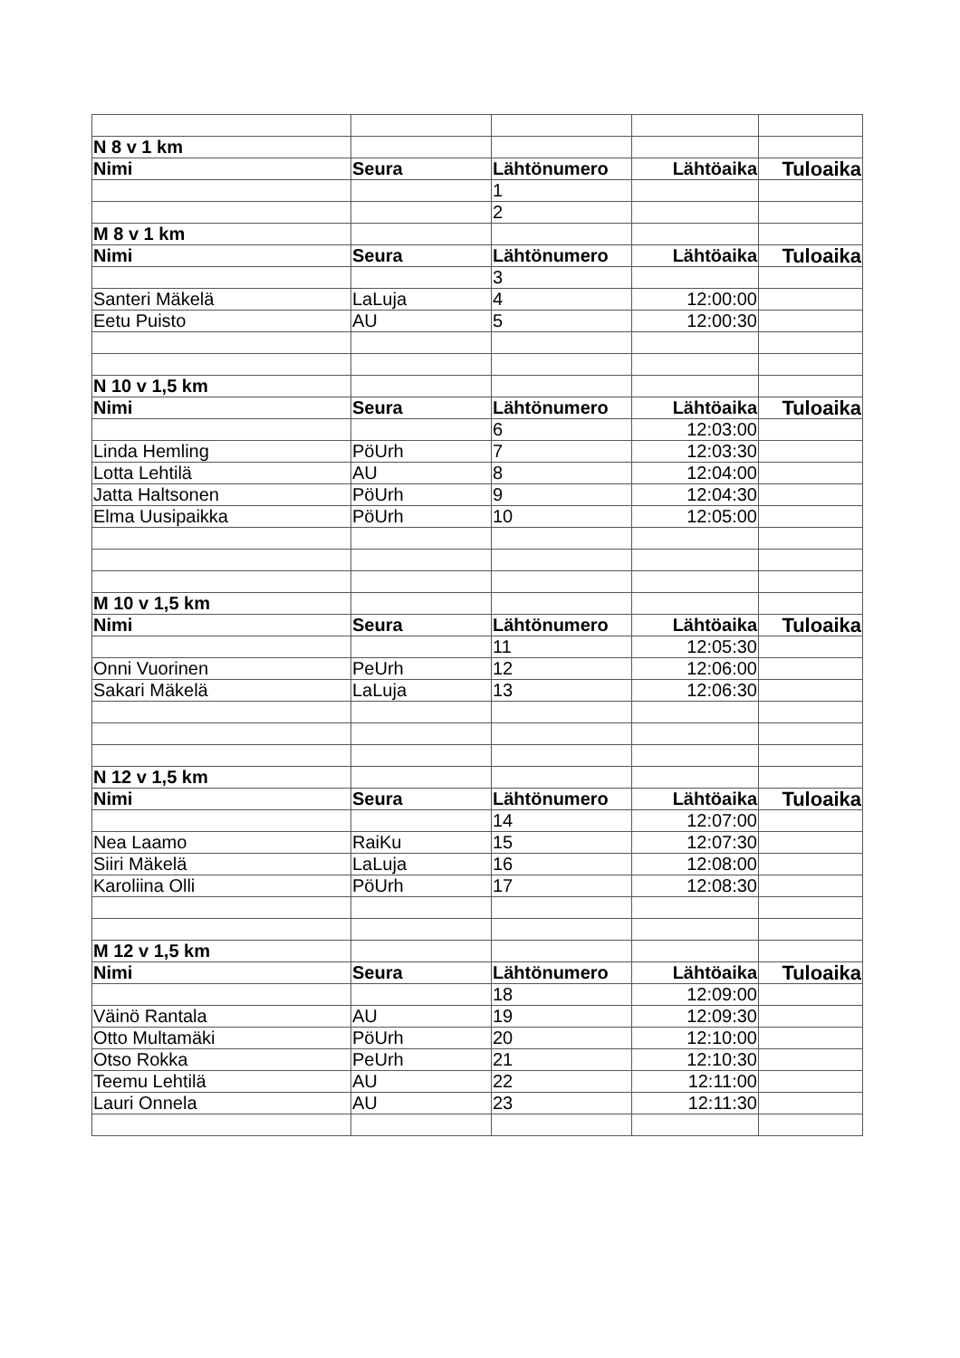| N 8 v 1 km | | | | |
| Nimi | Seura | Lähtönumero | Lähtöaika | Tuloaika |
| | | 1 | | |
| | | 2 | | |
| M 8 v 1 km | | | | |
| Nimi | Seura | Lähtönumero | Lähtöaika | Tuloaika |
| | | 3 | | |
| Santeri Mäkelä | LaLuja | 4 | 12:00:00 | |
| Eetu Puisto | AU | 5 | 12:00:30 | |
| N 10 v 1,5 km | | | | |
| Nimi | Seura | Lähtönumero | Lähtöaika | Tuloaika |
| | | 6 | 12:03:00 | |
| Linda Hemling | PöUrh | 7 | 12:03:30 | |
| Lotta Lehtilä | AU | 8 | 12:04:00 | |
| Jatta Haltsonen | PöUrh | 9 | 12:04:30 | |
| Elma Uusipaikka | PöUrh | 10 | 12:05:00 | |
| M 10 v 1,5 km | | | | |
| Nimi | Seura | Lähtönumero | Lähtöaika | Tuloaika |
| | | 11 | 12:05:30 | |
| Onni Vuorinen | PeUrh | 12 | 12:06:00 | |
| Sakari Mäkelä | LaLuja | 13 | 12:06:30 | |
| N 12 v 1,5 km | | | | |
| Nimi | Seura | Lähtönumero | Lähtöaika | Tuloaika |
| | | 14 | 12:07:00 | |
| Nea Laamo | RaiKu | 15 | 12:07:30 | |
| Siiri Mäkelä | LaLuja | 16 | 12:08:00 | |
| Karoliina Olli | PöUrh | 17 | 12:08:30 | |
| M 12 v 1,5 km | | | | |
| Nimi | Seura | Lähtönumero | Lähtöaika | Tuloaika |
| | | 18 | 12:09:00 | |
| Väinö Rantala | AU | 19 | 12:09:30 | |
| Otto Multamäki | PöUrh | 20 | 12:10:00 | |
| Otso Rokka | PeUrh | 21 | 12:10:30 | |
| Teemu Lehtilä | AU | 22 | 12:11:00 | |
| Lauri Onnela | AU | 23 | 12:11:30 | |